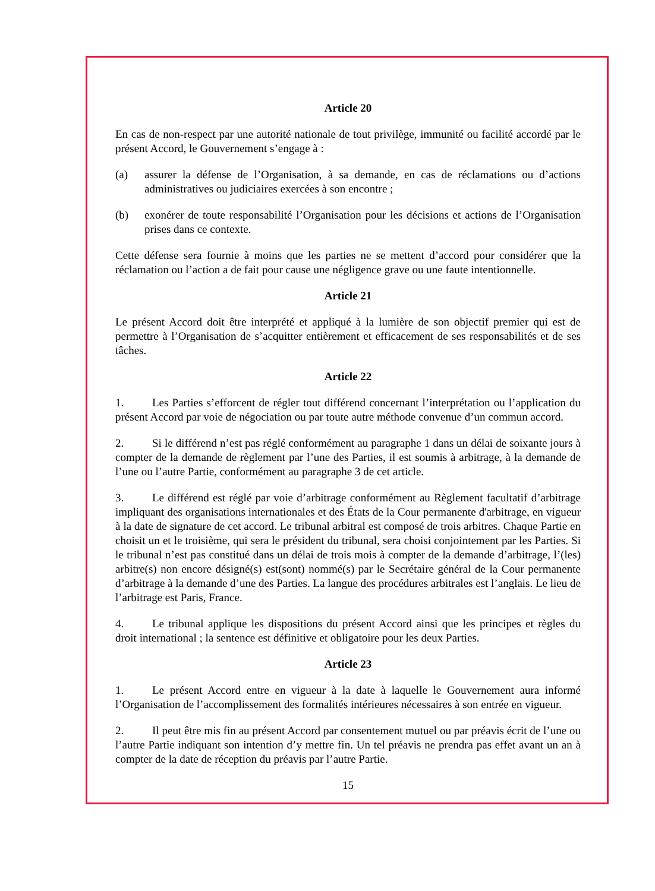Article 20
En cas de non-respect par une autorité nationale de tout privilège, immunité ou facilité accordé par le présent Accord, le Gouvernement s’engage à :
(a) assurer la défense de l’Organisation, à sa demande, en cas de réclamations ou d’actions administratives ou judiciaires exercées à son encontre ;
(b) exonérer de toute responsabilité l’Organisation pour les décisions et actions de l’Organisation prises dans ce contexte.
Cette défense sera fournie à moins que les parties ne se mettent d’accord pour considérer que la réclamation ou l’action a de fait pour cause une négligence grave ou une faute intentionnelle.
Article 21
Le présent Accord doit être interprété et appliqué à la lumière de son objectif premier qui est de permettre à l’Organisation de s’acquitter entièrement et efficacement de ses responsabilités et de ses tâches.
Article 22
1. Les Parties s’efforcent de régler tout différend concernant l’interprétation ou l’application du présent Accord par voie de négociation ou par toute autre méthode convenue d’un commun accord.
2. Si le différend n’est pas réglé conformément au paragraphe 1 dans un délai de soixante jours à compter de la demande de règlement par l’une des Parties, il est soumis à arbitrage, à la demande de l’une ou l’autre Partie, conformément au paragraphe 3 de cet article.
3. Le différend est réglé par voie d’arbitrage conformément au Règlement facultatif d’arbitrage impliquant des organisations internationales et des États de la Cour permanente d'arbitrage, en vigueur à la date de signature de cet accord. Le tribunal arbitral est composé de trois arbitres. Chaque Partie en choisit un et le troisième, qui sera le président du tribunal, sera choisi conjointement par les Parties. Si le tribunal n’est pas constitué dans un délai de trois mois à compter de la demande d’arbitrage, l’(les) arbitre(s) non encore désigné(s) est(sont) nommé(s) par le Secrétaire général de la Cour permanente d’arbitrage à la demande d’une des Parties. La langue des procédures arbitrales est l’anglais. Le lieu de l’arbitrage est Paris, France.
4. Le tribunal applique les dispositions du présent Accord ainsi que les principes et règles du droit international ; la sentence est définitive et obligatoire pour les deux Parties.
Article 23
1. Le présent Accord entre en vigueur à la date à laquelle le Gouvernement aura informé l’Organisation de l’accomplissement des formalités intérieures nécessaires à son entrée en vigueur.
2. Il peut être mis fin au présent Accord par consentement mutuel ou par préavis écrit de l’une ou l’autre Partie indiquant son intention d’y mettre fin. Un tel préavis ne prendra pas effet avant un an à compter de la date de réception du préavis par l’autre Partie.
15